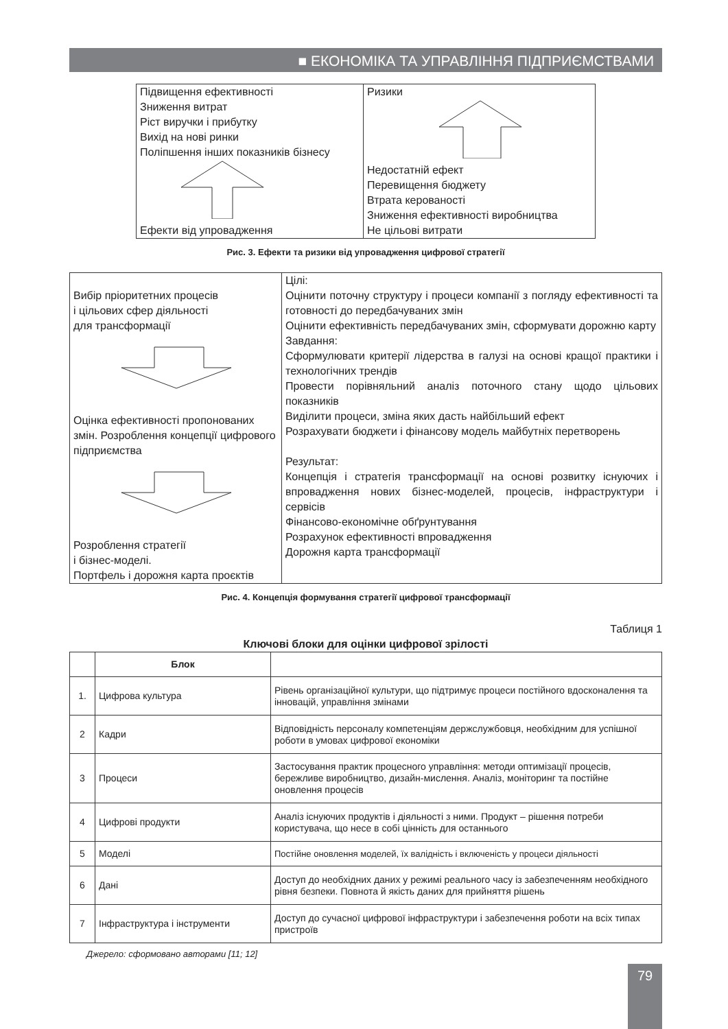■ ЕКОНОМІКА ТА УПРАВЛІННЯ ПІДПРИЄМСТВАМИ
| Підвищення ефективності Зниження витрат Ріст виручки і прибутку Вихід на нові ринки Поліпшення інших показників бізнесу Ефекти від упровадження | Ризики Недостатній ефект Перевищення бюджету Втрата керованості Зниження ефективності виробництва Не цільові витрати |
Рис. 3. Ефекти та ризики від упровадження цифрової стратегії
| Вибір пріоритетних процесів і цільових сфер діяльності для трансформації Оцінка ефективності пропонованих змін. Розроблення концепції цифрового підприємства Розроблення стратегії і бізнес-моделі. Портфель і дорожня карта проєктів | Цілі: Оцінити поточну структуру і процеси компанії з погляду ефективності та готовності до передбачуваних змін Оцінити ефективність передбачуваних змін, сформувати дорожню карту Завдання: Сформулювати критерії лідерства в галузі на основі кращої практики і технологічних трендів Провести порівняльний аналіз поточного стану щодо цільових показників Виділити процеси, зміна яких дасть найбільший ефект Розрахувати бюджети і фінансову модель майбутніх перетворень Результат: Концепція і стратегія трансформації на основі розвитку існуючих і впровадження нових бізнес-моделей, процесів, інфраструктури і сервісів Фінансово-економічне обґрунтування Розрахунок ефективності впровадження Дорожня карта трансформації |
Рис. 4. Концепція формування стратегії цифрової трансформації
Таблиця 1
Ключові блоки для оцінки цифрової зрілості
| | Блок | |
| --- | --- | --- |
| 1. | Цифрова культура | Рівень організаційної культури, що підтримує процеси постійного вдосконалення та інновацій, управління змінами |
| 2 | Кадри | Відповідність персоналу компетенціям держслужбовця, необхідним для успішної роботи в умовах цифрової економіки |
| 3 | Процеси | Застосування практик процесного управління: методи оптимізації процесів, бережливе виробництво, дизайн-мислення. Аналіз, моніторинг та постійне оновлення процесів |
| 4 | Цифрові продукти | Аналіз існуючих продуктів і діяльності з ними. Продукт – рішення потреби користувача, що несе в собі цінність для останнього |
| 5 | Моделі | Постійне оновлення моделей, їх валідність і включеність у процеси діяльності |
| 6 | Дані | Доступ до необхідних даних у режимі реального часу із забезпеченням необхідного рівня безпеки. Повнота й якість даних для прийняття рішень |
| 7 | Інфраструктура і інструменти | Доступ до сучасної цифрової інфраструктури і забезпечення роботи на всіх типах пристроїв |
Джерело: сформовано авторами [11; 12]
79